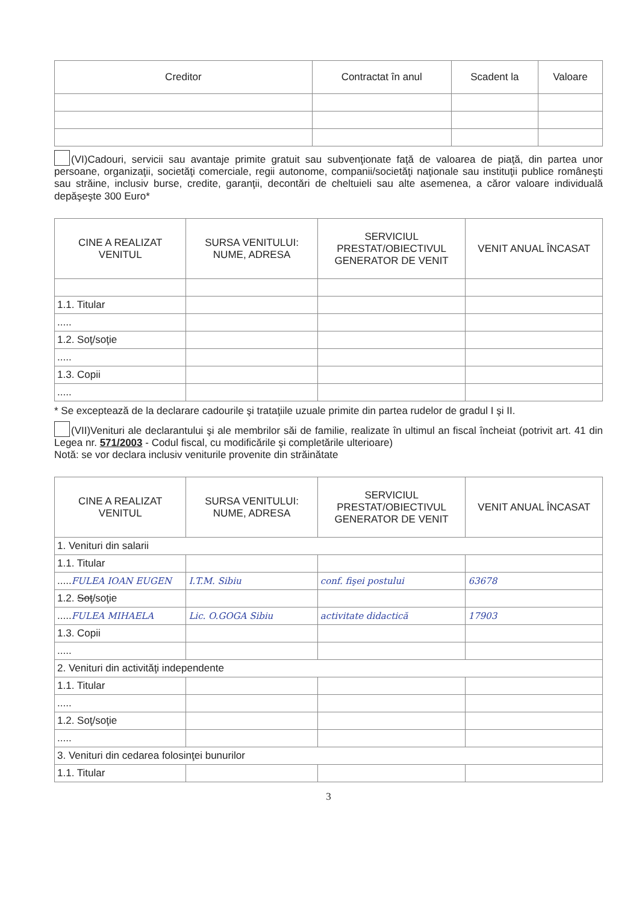| Creditor | Contractat în anul | Scadent la | Valoare |
| --- | --- | --- | --- |
(VI)Cadouri, servicii sau avantaje primite gratuit sau subvenţionate faţă de valoarea de piaţă, din partea unor persoane, organizaţii, societăţi comerciale, regii autonome, companii/societăţi naţionale sau instituţii publice româneşti sau străine, inclusiv burse, credite, garanţii, decontări de cheltuieli sau alte asemenea, a căror valoare individuală depăşeşte 300 Euro*
| CINE A REALIZAT VENITUL | SURSA VENITULUI: NUME, ADRESA | SERVICIUL PRESTAT/OBIECTIVUL GENERATOR DE VENIT | VENIT ANUAL ÎNCASAT |
| --- | --- | --- | --- |
| 1.1. Titular | | | |
| ..... | | | |
| 1.2. Soţ/soţie | | | |
| ..... | | | |
| 1.3. Copii | | | |
| ..... | | | |
* Se exceptează de la declarare cadourile şi trataţiile uzuale primite din partea rudelor de gradul I şi II.
(VII)Venituri ale declarantului şi ale membrilor săi de familie, realizate în ultimul an fiscal încheiat (potrivit art. 41 din Legea nr. 571/2003 - Codul fiscal, cu modificările şi completările ulterioare)
Notă: se vor declara inclusiv veniturile provenite din străinătate
| CINE A REALIZAT VENITUL | SURSA VENITULUI: NUME, ADRESA | SERVICIUL PRESTAT/OBIECTIVUL GENERATOR DE VENIT | VENIT ANUAL ÎNCASAT |
| --- | --- | --- | --- |
| 1. Venituri din salarii | | | |
| 1.1. Titular | | | |
| ..... FULEA IOAN EUGEN | I.T.M. Sibiu | conf. fişei postului | 63678 |
| 1.2. Soţ /soţie | | | |
| ..... FULEA MIHAELA | Lic. O.GOGA Sibiu | activitate didactică | 17903 |
| 1.3. Copii | | | |
| ..... | | | |
| 2. Venituri din activităţi independente | | | |
| 1.1. Titular | | | |
| ..... | | | |
| 1.2. Soţ/soţie | | | |
| ..... | | | |
| 3. Venituri din cedarea folosinţei bunurilor | | | |
| 1.1. Titular | | | |
3